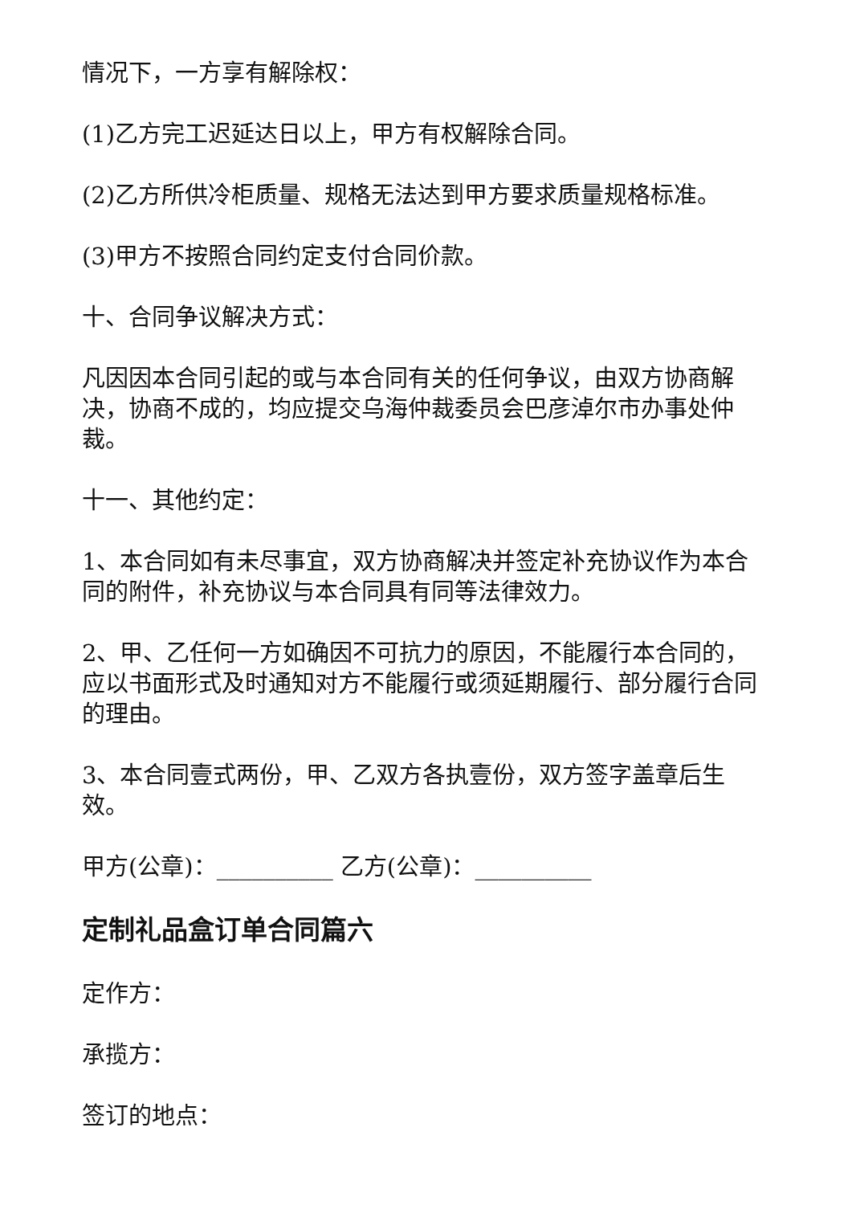情况下，一方享有解除权：
(1)乙方完工迟延达日以上，甲方有权解除合同。
(2)乙方所供冷柜质量、规格无法达到甲方要求质量规格标准。
(3)甲方不按照合同约定支付合同价款。
十、合同争议解决方式：
凡因因本合同引起的或与本合同有关的任何争议，由双方协商解决，协商不成的，均应提交乌海仲裁委员会巴彦淖尔市办事处仲裁。
十一、其他约定：
1、本合同如有未尽事宜，双方协商解决并签定补充协议作为本合同的附件，补充协议与本合同具有同等法律效力。
2、甲、乙任何一方如确因不可抗力的原因，不能履行本合同的，应以书面形式及时通知对方不能履行或须延期履行、部分履行合同的理由。
3、本合同壹式两份，甲、乙双方各执壹份，双方签字盖章后生效。
甲方(公章)：__________ 乙方(公章)：__________
定制礼品盒订单合同篇六
定作方：
承揽方：
签订的地点：